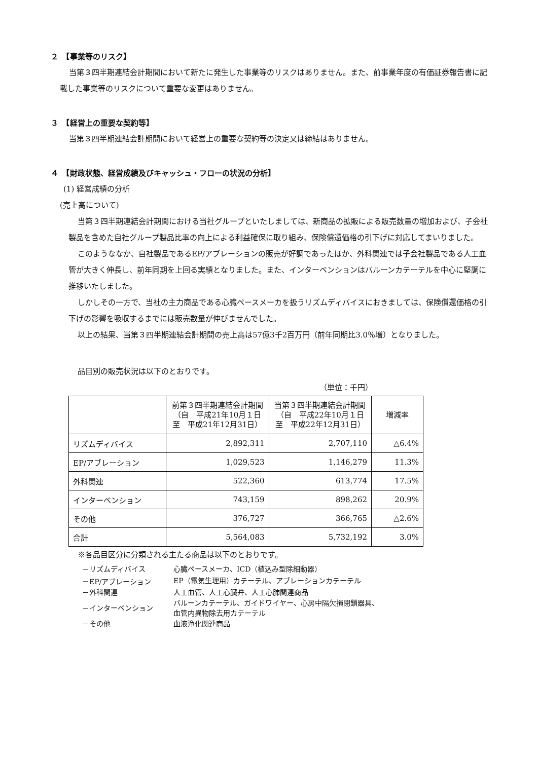２　【事業等のリスク】
当第３四半期連結会計期間において新たに発生した事業等のリスクはありません。また、前事業年度の有価証券報告書に記載した事業等のリスクについて重要な変更はありません。
３　【経営上の重要な契約等】
当第３四半期連結会計期間において経営上の重要な契約等の決定又は締結はありません。
４　【財政状態、経営成績及びキャッシュ・フローの状況の分析】
(1) 経営成績の分析
(売上高について)
当第３四半期連結会計期間における当社グループといたしましては、新商品の拡販による販売数量の増加および、子会社製品を含めた自社グループ製品比率の向上による利益確保に取り組み、保険償還価格の引下げに対応してまいりました。
このようななか、自社製品であるEP/アブレーションの販売が好調であったほか、外科関連では子会社製品である人工血管が大きく伸長し、前年同期を上回る実績となりました。また、インターベンションはバルーンカテーテルを中心に堅調に推移いたしました。
しかしその一方で、当社の主力商品である心臓ペースメーカを扱うリズムディバイスにおきましては、保険償還価格の引下げの影響を吸収するまでには販売数量が伸びませんでした。
以上の結果、当第３四半期連結会計期間の売上高は57億3千2百万円（前年同期比3.0％増）となりました。
品目別の販売状況は以下のとおりです。
（単位：千円）
| | 前第３四半期連結会計期間 （自 平成21年10月１日 至 平成21年12月31日） | 当第３四半期連結会計期間 （自 平成22年10月１日 至 平成22年12月31日） | 増減率 |
| --- | --- | --- | --- |
| リズムディバイス | 2,892,311 | 2,707,110 | △6.4% |
| EP/アブレーション | 1,029,523 | 1,146,279 | 11.3% |
| 外科関連 | 522,360 | 613,774 | 17.5% |
| インターベンション | 743,159 | 898,262 | 20.9% |
| その他 | 376,727 | 366,765 | △2.6% |
| 合計 | 5,564,083 | 5,732,192 | 3.0% |
※各品目区分に分類される主たる商品は以下のとおりです。
| －リズムディバイス | 心臓ペースメーカ、ICD（植込み型除細動器） |
| －EP/アブレーション | EP（電気生理用）カテーテル、アブレーションカテーテル |
| －外科関連 | 人工血管、人工心臓弁、人工心肺関連商品 |
| －インターベンション | バルーンカテーテル、ガイドワイヤー、心房中隔欠損閉鎖器具、 血管内異物除去用カテーテル |
| －その他 | 血液浄化関連商品 |